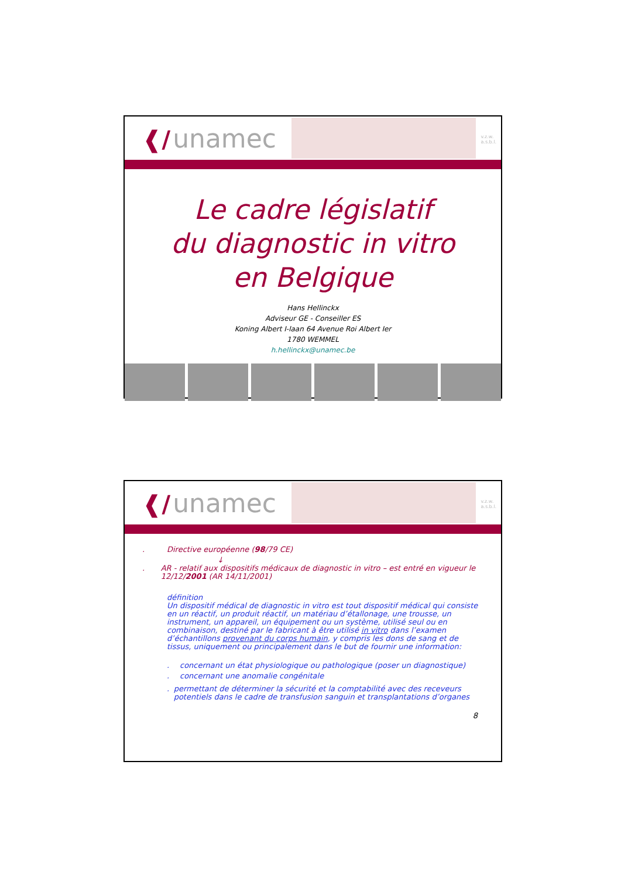❰/ unamec
v.z.w.
a.s.b.l.
Le cadre législatif
du diagnostic in vitro
en Belgique
Hans Hellinckx
Adviseur GE - Conseiller ES
Koning Albert I-laan 64 Avenue Roi Albert Ier
1780 WEMMEL
h.hellinckx@unamec.be
❰/ unamec
v.z.w.
a.s.b.l.
. Directive européenne (98/79 CE)
↓
. AR - relatif aux dispositifs médicaux de diagnostic in vitro – est entré en vigueur le 12/12/2001 (AR 14/11/2001)
définition
Un dispositif médical de diagnostic in vitro est tout dispositif médical qui consiste en un réactif, un produit réactif, un matériau d’étallonage, une trousse, un instrument, un appareil, un équipement ou un système, utilisé seul ou en combinaison, destiné par le fabricant à être utilisé in vitro dans l’examen d’échantillons provenant du corps humain, y compris les dons de sang et de tissus, uniquement ou principalement dans le but de fournir une information:
. concernant un état physiologique ou pathologique (poser un diagnostique)
. concernant une anomalie congénitale
. permettant de déterminer la sécurité et la comptabilité avec des receveurs potentiels dans le cadre de transfusion sanguin et transplantations d’organes
8